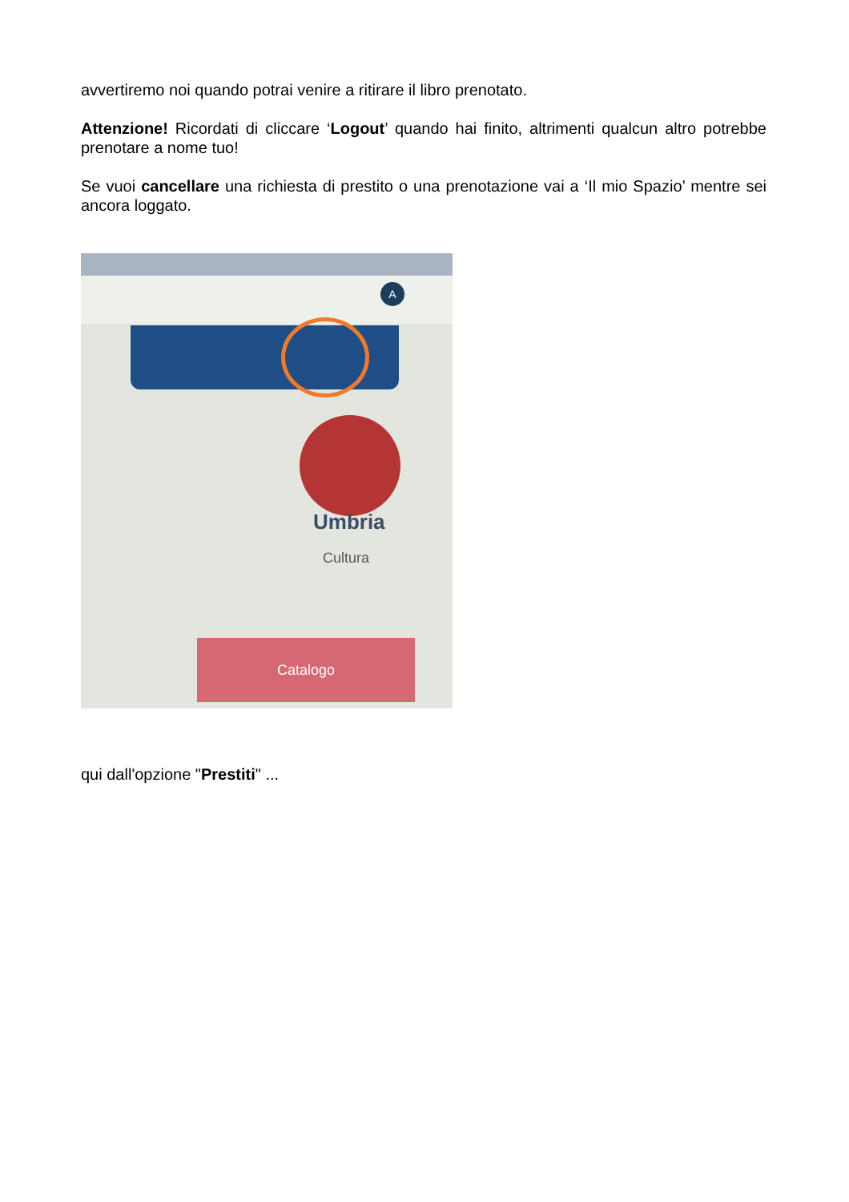avvertiremo noi quando potrai venire a ritirare il libro prenotato.
Attenzione! Ricordati di cliccare ‘Logout’ quando hai finito, altrimenti qualcun altro potrebbe prenotare a nome tuo!
Se vuoi cancellare una richiesta di prestito o una prenotazione vai a ‘Il mio Spazio’ mentre sei ancora loggato.
A
Umbria
Cultura
Catalogo
qui dall'opzione "Prestiti" ...